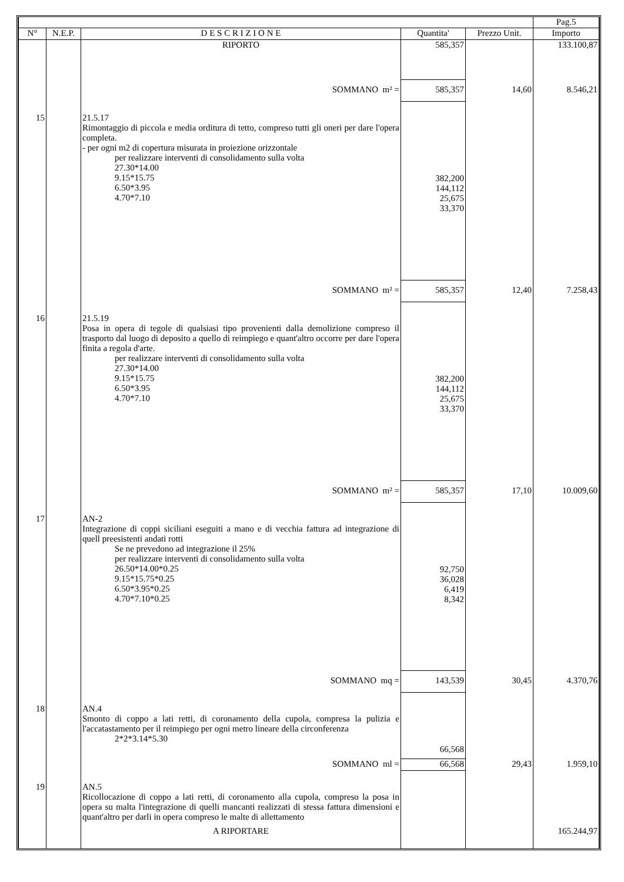| | | | | | Pag.5 |
| --- | --- | --- | --- | --- | --- |
| N° | N.E.P. | D E S C R I Z I O N E | Quantita' | Prezzo Unit. | Importo |
| | | RIPORTO | 585,357 | | 133.100,87 |
| | | SOMMANO m² = | 585,357 | 14,60 | 8.546,21 |
| 15 | | 21.5.17 Rimontaggio di piccola e media orditura di tetto, compreso tutti gli oneri per dare l'opera completa. - per ogni m2 di copertura misurata in proiezione orizzontale per realizzare interventi di consolidamento sulla volta 27.30*14.00 9.15*15.75 6.50*3.95 4.70*7.10 | 382,200 144,112 25,675 33,370 | | |
| | | SOMMANO m² = | 585,357 | 12,40 | 7.258,43 |
| 16 | | 21.5.19 Posa in opera di tegole di qualsiasi tipo provenienti dalla demolizione compreso il trasporto dal luogo di deposito a quello di reimpiego e quant'altro occorre per dare l'opera finita a regola d'arte. per realizzare interventi di consolidamento sulla volta 27.30*14.00 9.15*15.75 6.50*3.95 4.70*7.10 | 382,200 144,112 25,675 33,370 | | |
| | | SOMMANO m² = | 585,357 | 17,10 | 10.009,60 |
| 17 | | AN-2 Integrazione di coppi siciliani eseguiti a mano e di vecchia fattura ad integrazione di quell preesistenti andati rotti Se ne prevedono ad integrazione il 25% per realizzare interventi di consolidamento sulla volta 26.50*14.00*0.25 9.15*15.75*0.25 6.50*3.95*0.25 4.70*7.10*0.25 | 92,750 36,028 6,419 8,342 | | |
| | | SOMMANO mq = | 143,539 | 30,45 | 4.370,76 |
| 18 | | AN.4 Smonto di coppo a lati retti, di coronamento della cupola, compresa la pulizia e l'accatastamento per il reimpiego per ogni metro lineare della circonferenza 2*2*3.14*5.30 | 66,568 | | |
| | | SOMMANO ml = | 66,568 | 29,43 | 1.959,10 |
| 19 | | AN.5 Ricollocazione di coppo a lati retti, di coronamento alla cupola, compreso la posa in opera su malta l'integrazione di quelli mancanti realizzati di stessa fattura dimensioni e quant'altro per darli in opera compreso le malte di allettamento | | | |
| | | A RIPORTARE | | | 165.244,97 |